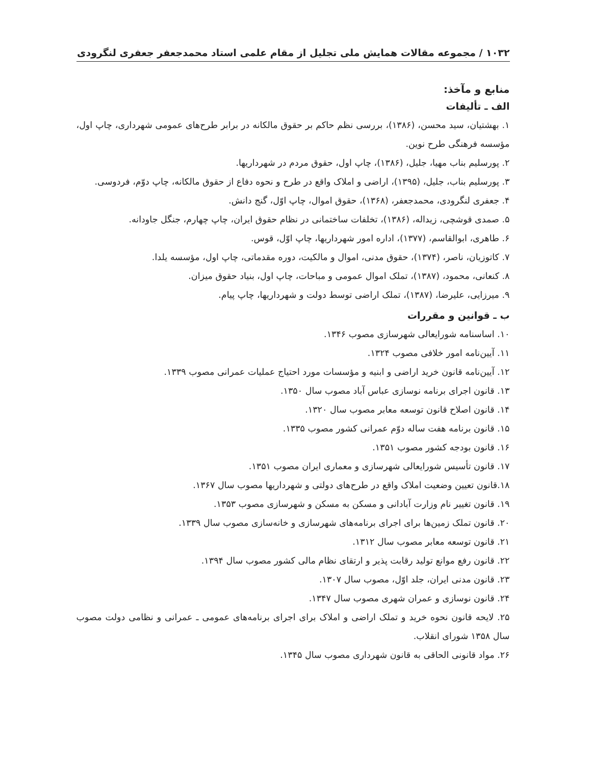۱۰۳۲ / مجموعه مقالات همایش ملی تجلیل از مقام علمی استاد محمدجعفر جعفری لنگرودی
منابع و مآخذ:
الف ـ تألیفات
۱. بهشتیان، سید محسن، (۱۳۸۶)، بررسی نظم حاکم بر حقوق مالکانه در برابر طرح‌های عمومی شهرداری، چاپ اول، مؤسسه فرهنگی طرح نوین.
۲. پورسلیم بناب مهیا، جلیل، (۱۳۸۶)، چاپ اول، حقوق مردم در شهرداریها.
۳. پورسلیم بناب، جلیل، (۱۳۹۵)، اراضی و املاک واقع در طرح و نحوه دفاع از حقوق مالکانه، چاپ دوّم، فردوسی.
۴. جعفری لنگرودی، محمدجعفر، (۱۳۶۸)، حقوق اموال، چاپ اوّل، گنج دانش.
۵. صمدی قوشچی، زیداله، (۱۳۸۶)، تخلفات ساختمانی در نظام حقوق ایران، چاپ چهارم، جنگل جاودانه.
۶. طاهری، ابوالقاسم، (۱۳۷۷)، اداره امور شهرداریها، چاپ اوّل، قوس.
۷. کاتوزیان، ناصر، (۱۳۷۴)، حقوق مدنی، اموال و مالکیت، دوره مقدماتی، چاپ اول، مؤسسه یلدا.
۸. کنعانی، محمود، (۱۳۸۷)، تملک اموال عمومی و مباحات، چاپ اول، بنیاد حقوق میزان.
۹. میرزایی، علیرضا، (۱۳۸۷)، تملک اراضی توسط دولت و شهرداریها، چاپ پیام.
ب ـ قوانین و مقررات
۱۰. اساسنامه شورایعالی شهرسازی مصوب ۱۳۴۶.
۱۱. آیین‌نامه امور خلافی مصوب ۱۳۲۴.
۱۲. آیین‌نامه قانون خرید اراضی و ابنیه و مؤسسات مورد احتیاج عملیات عمرانی مصوب ۱۳۳۹.
۱۳. قانون اجرای برنامه نوسازی عباس آباد مصوب سال ۱۳۵۰.
۱۴. قانون اصلاح قانون توسعه معابر مصوب سال ۱۳۲۰.
۱۵. قانون برنامه هفت ساله دوّم عمرانی کشور مصوب ۱۳۳۵.
۱۶. قانون بودجه کشور مصوب ۱۳۵۱.
۱۷. قانون تأسیس شورایعالی شهرسازی و معماری ایران مصوب ۱۳۵۱.
۱۸.قانون تعیین وضعیت املاک واقع در طرح‌های دولتی و شهرداریها مصوب سال ۱۳۶۷.
۱۹. قانون تغییر نام وزارت آبادانی و مسکن به مسکن و شهرسازی مصوب ۱۳۵۳.
۲۰. قانون تملک زمین‌ها برای اجرای برنامه‌های شهرسازی و خانه‌سازی مصوب سال ۱۳۳۹.
۲۱. قانون توسعه معابر مصوب سال ۱۳۱۲.
۲۲. قانون رفع موانع تولید رقابت پذیر و ارتقای نظام مالی کشور مصوب سال ۱۳۹۴.
۲۳. قانون مدنی ایران، جلد اوّل، مصوب سال ۱۳۰۷.
۲۴. قانون نوسازی و عمران شهری مصوب سال ۱۳۴۷.
۲۵. لایحه قانون نحوه خرید و تملک اراضی و املاک برای اجرای برنامه‌های عمومی ـ عمرانی و نظامی دولت مصوب سال ۱۳۵۸ شورای انقلاب.
۲۶. مواد قانونی الحاقی به قانون شهرداری مصوب سال ۱۳۴۵.